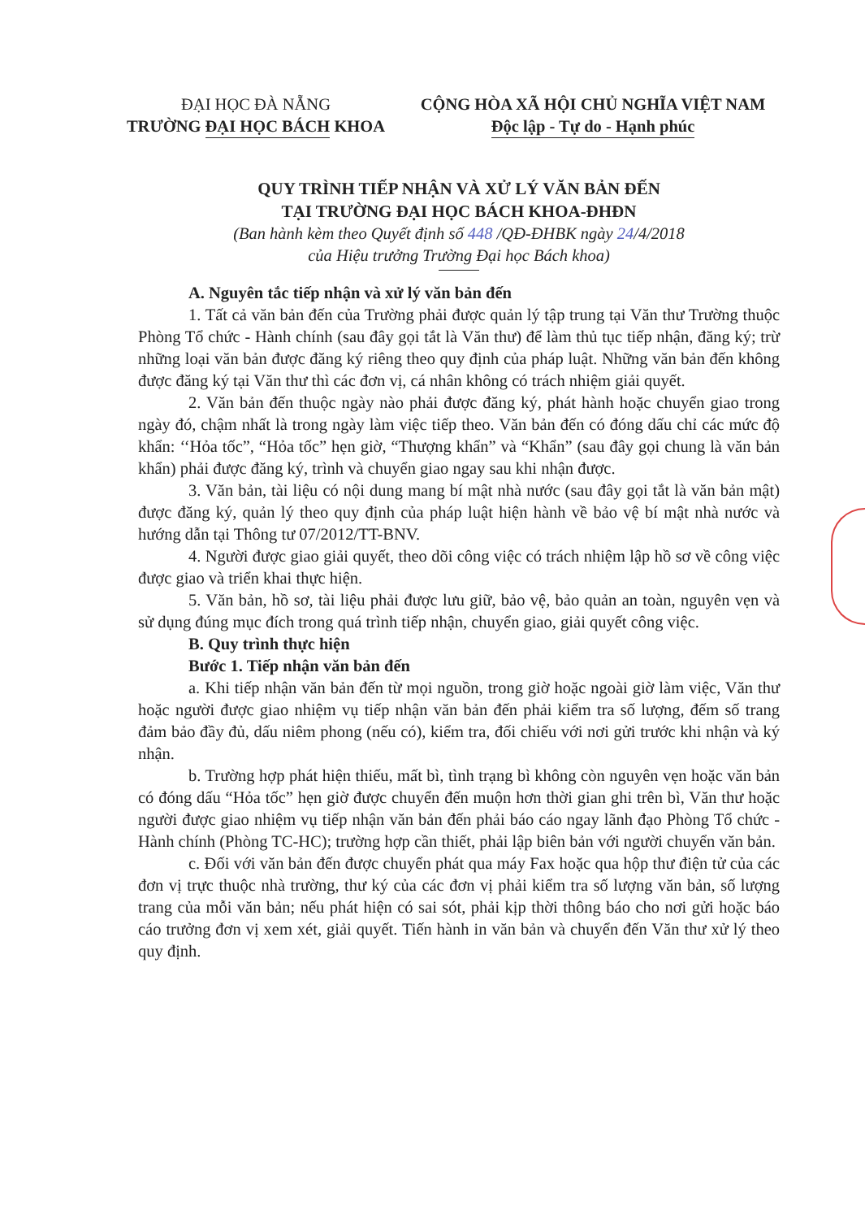ĐẠI HỌC ĐÀ NẴNG
TRƯỜNG ĐẠI HỌC BÁCH KHOA
CỘNG HÒA XÃ HỘI CHỦ NGHĨA VIỆT NAM
Độc lập - Tự do - Hạnh phúc
QUY TRÌNH TIẾP NHẬN VÀ XỬ LÝ VĂN BẢN ĐẾN
TẠI TRƯỜNG ĐẠI HỌC BÁCH KHOA-ĐHĐN
(Ban hành kèm theo Quyết định số 448 /QĐ-ĐHBK ngày 24/4/2018
của Hiệu trưởng Trường Đại học Bách khoa)
A. Nguyên tắc tiếp nhận và xử lý văn bản đến
1. Tất cả văn bản đến của Trường phải được quản lý tập trung tại Văn thư Trường thuộc Phòng Tổ chức - Hành chính (sau đây gọi tắt là Văn thư) để làm thủ tục tiếp nhận, đăng ký; trừ những loại văn bản được đăng ký riêng theo quy định của pháp luật. Những văn bản đến không được đăng ký tại Văn thư thì các đơn vị, cá nhân không có trách nhiệm giải quyết.
2. Văn bản đến thuộc ngày nào phải được đăng ký, phát hành hoặc chuyển giao trong ngày đó, chậm nhất là trong ngày làm việc tiếp theo. Văn bản đến có đóng dấu chỉ các mức độ khẩn: ‘‘Hỏa tốc”, “Hỏa tốc” hẹn giờ, “Thượng khẩn” và “Khẩn” (sau đây gọi chung là văn bản khẩn) phải được đăng ký, trình và chuyển giao ngay sau khi nhận được.
3. Văn bản, tài liệu có nội dung mang bí mật nhà nước (sau đây gọi tắt là văn bản mật) được đăng ký, quản lý theo quy định của pháp luật hiện hành về bảo vệ bí mật nhà nước và hướng dẫn tại Thông tư 07/2012/TT-BNV.
4. Người được giao giải quyết, theo dõi công việc có trách nhiệm lập hồ sơ về công việc được giao và triển khai thực hiện.
5. Văn bản, hồ sơ, tài liệu phải được lưu giữ, bảo vệ, bảo quản an toàn, nguyên vẹn và sử dụng đúng mục đích trong quá trình tiếp nhận, chuyển giao, giải quyết công việc.
B. Quy trình thực hiện
Bước 1. Tiếp nhận văn bản đến
a. Khi tiếp nhận văn bản đến từ mọi nguồn, trong giờ hoặc ngoài giờ làm việc, Văn thư hoặc người được giao nhiệm vụ tiếp nhận văn bản đến phải kiểm tra số lượng, đếm số trang đảm bảo đầy đủ, dấu niêm phong (nếu có), kiểm tra, đối chiếu với nơi gửi trước khi nhận và ký nhận.
b. Trường hợp phát hiện thiếu, mất bì, tình trạng bì không còn nguyên vẹn hoặc văn bản có đóng dấu “Hỏa tốc” hẹn giờ được chuyển đến muộn hơn thời gian ghi trên bì, Văn thư hoặc người được giao nhiệm vụ tiếp nhận văn bản đến phải báo cáo ngay lãnh đạo Phòng Tổ chức - Hành chính (Phòng TC-HC); trường hợp cần thiết, phải lập biên bản với người chuyển văn bản.
c. Đối với văn bản đến được chuyển phát qua máy Fax hoặc qua hộp thư điện tử của các đơn vị trực thuộc nhà trường, thư ký của các đơn vị phải kiểm tra số lượng văn bản, số lượng trang của mỗi văn bản; nếu phát hiện có sai sót, phải kịp thời thông báo cho nơi gửi hoặc báo cáo trưởng đơn vị xem xét, giải quyết. Tiến hành in văn bản và chuyển đến Văn thư xử lý theo quy định.